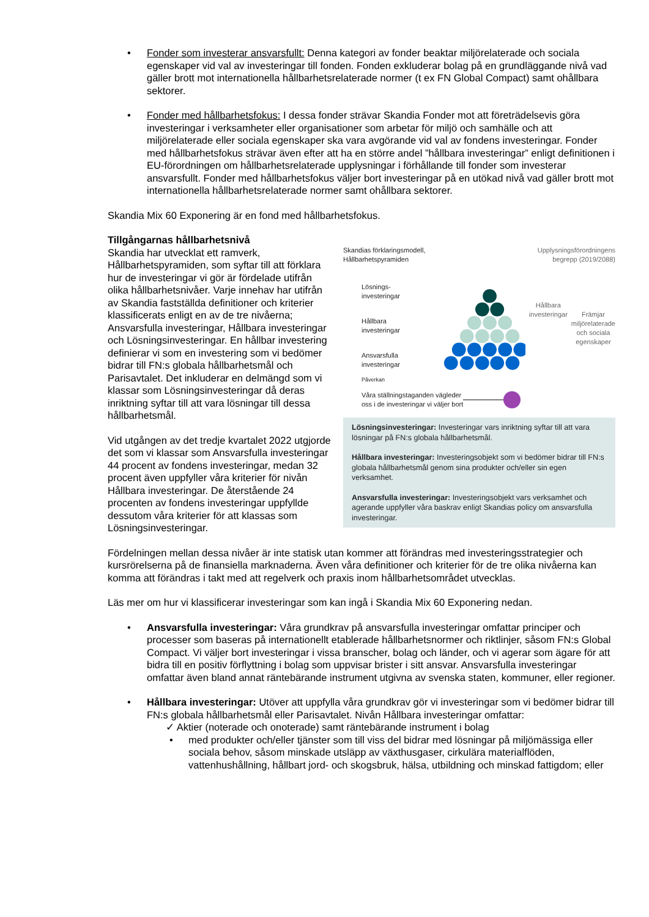• Fonder som investerar ansvarsfullt: Denna kategori av fonder beaktar miljörelaterade och sociala egenskaper vid val av investeringar till fonden. Fonden exkluderar bolag på en grundläggande nivå vad gäller brott mot internationella hållbarhetsrelaterade normer (t ex FN Global Compact) samt ohållbara sektorer.
• Fonder med hållbarhetsfokus: I dessa fonder strävar Skandia Fonder mot att företrädelsevis göra investeringar i verksamheter eller organisationer som arbetar för miljö och samhälle och att miljörelaterade eller sociala egenskaper ska vara avgörande vid val av fondens investeringar. Fonder med hållbarhetsfokus strävar även efter att ha en större andel ”hållbara investeringar” enligt definitionen i EU-förordningen om hållbarhetsrelaterade upplysningar i förhållande till fonder som investerar ansvarsfullt. Fonder med hållbarhetsfokus väljer bort investeringar på en utökad nivå vad gäller brott mot internationella hållbarhetsrelaterade normer samt ohållbara sektorer.
Skandia Mix 60 Exponering är en fond med hållbarhetsfokus.
Tillgångarnas hållbarhetsnivå
Skandia har utvecklat ett ramverk, Hållbarhetspyramiden, som syftar till att förklara hur de investeringar vi gör är fördelade utifrån olika hållbarhetsnivåer. Varje innehav har utifrån av Skandia fastställda definitioner och kriterier klassificerats enligt en av de tre nivåerna; Ansvarsfulla investeringar, Hållbara investeringar och Lösningsinvesteringar. En hållbar investering definierar vi som en investering som vi bedömer bidrar till FN:s globala hållbarhetsmål och Parisavtalet. Det inkluderar en delmängd som vi klassar som Lösningsinvesteringar då deras inriktning syftar till att vara lösningar till dessa hållbarhetsmål.
Vid utgången av det tredje kvartalet 2022 utgjorde det som vi klassar som Ansvarsfulla investeringar 44 procent av fondens investeringar, medan 32 procent även uppfyller våra kriterier för nivån Hållbara investeringar. De återstående 24 procenten av fondens investeringar uppfyllde dessutom våra kriterier för att klassas som Lösningsinvesteringar.
Skandias förklaringsmodell,
Hållbarhetspyramiden
Upplysningsförordningens
begrepp (2019/2088)
Lösnings-
investeringar
Hållbara
investeringar
Ansvarsfulla
investeringar
Påverkan
Hållbara
investeringar
Främjar
miljörelaterade
och sociala
egenskaper
Våra ställningstaganden vägleder
oss i de investeringar vi väljer bort
Lösningsinvesteringar: Investeringar vars inriktning syftar till att vara lösningar på FN:s globala hållbarhetsmål.
Hållbara investeringar: Investeringsobjekt som vi bedömer bidrar till FN:s globala hållbarhetsmål genom sina produkter och/eller sin egen verksamhet.
Ansvarsfulla investeringar: Investeringsobjekt vars verksamhet och agerande uppfyller våra baskrav enligt Skandias policy om ansvarsfulla investeringar.
Fördelningen mellan dessa nivåer är inte statisk utan kommer att förändras med investeringsstrategier och kursrörelserna på de finansiella marknaderna. Även våra definitioner och kriterier för de tre olika nivåerna kan komma att förändras i takt med att regelverk och praxis inom hållbarhetsområdet utvecklas.
Läs mer om hur vi klassificerar investeringar som kan ingå i Skandia Mix 60 Exponering nedan.
• Ansvarsfulla investeringar: Våra grundkrav på ansvarsfulla investeringar omfattar principer och processer som baseras på internationellt etablerade hållbarhetsnormer och riktlinjer, såsom FN:s Global Compact. Vi väljer bort investeringar i vissa branscher, bolag och länder, och vi agerar som ägare för att bidra till en positiv förflyttning i bolag som uppvisar brister i sitt ansvar. Ansvarsfulla investeringar omfattar även bland annat räntebärande instrument utgivna av svenska staten, kommuner, eller regioner.
• Hållbara investeringar: Utöver att uppfylla våra grundkrav gör vi investeringar som vi bedömer bidrar till FN:s globala hållbarhetsmål eller Parisavtalet. Nivån Hållbara investeringar omfattar:
✓ Aktier (noterade och onoterade) samt räntebärande instrument i bolag
• med produkter och/eller tjänster som till viss del bidrar med lösningar på miljömässiga eller sociala behov, såsom minskade utsläpp av växthusgaser, cirkulära materialflöden, vattenhushållning, hållbart jord- och skogsbruk, hälsa, utbildning och minskad fattigdom; eller